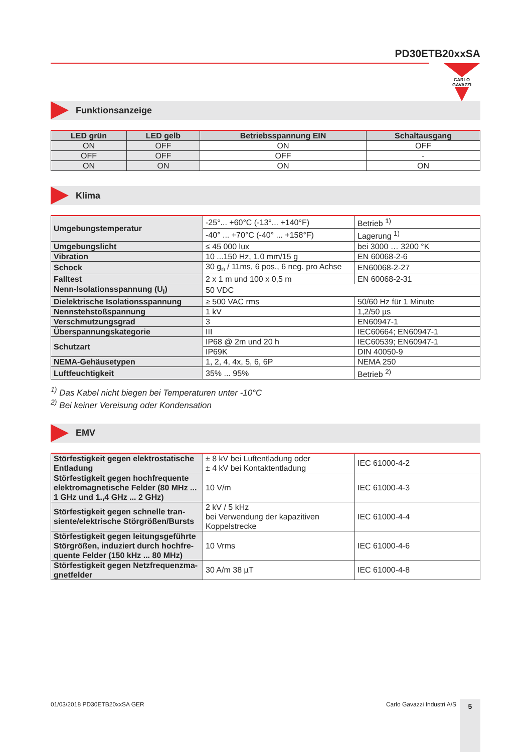PD30ETB20xxSA
CARLO GAVAZZI
Funktionsanzeige
| LED grün | LED gelb | Betriebsspannung EIN | Schaltausgang |
| --- | --- | --- | --- |
| ON | OFF | ON | OFF |
| OFF | OFF | OFF | - |
| ON | ON | ON | ON |
Klima
| Umgebungstemperatur | -25°... +60°C (-13°... +140°F) | Betrieb <sup>1)</sup> |
| | -40° ... +70°C (-40° ... +158°F) | Lagerung <sup>1)</sup> |
| Umgebungslicht | ≤ 45 000 lux | bei 3000 … 3200 °K |
| Vibration | 10 ...150 Hz, 1,0 mm/15 g | EN 60068-2-6 |
| Schock | 30 g<sub>n</sub> / 11ms, 6 pos., 6 neg. pro Achse | EN60068-2-27 |
| Falltest | 2 x 1 m und 100 x 0,5 m | EN 60068-2-31 |
| Nenn-Isolationsspannung (U<sub>i</sub>) | 50 VDC | |
| Dielektrische Isolationsspannung | ≥ 500 VAC rms | 50/60 Hz für 1 Minute |
| Nennstehstoßspannung | 1 kV | 1,2/50 µs |
| Verschmutzungsgrad | 3 | EN60947-1 |
| Überspannungskategorie | III | IEC60664; EN60947-1 |
| Schutzart | IP68 @ 2m und 20 h | IEC60539; EN60947-1 |
| | IP69K | DIN 40050-9 |
| NEMA-Gehäusetypen | 1, 2, 4, 4x, 5, 6, 6P | NEMA 250 |
| Luftfeuchtigkeit | 35% ... 95% | Betrieb <sup>2)</sup> |
<sup>1)</sup> Das Kabel nicht biegen bei Temperaturen unter -10°C
<sup>2)</sup> Bei keiner Vereisung oder Kondensation
EMV
| Störfestigkeit gegen elektrostatische Entladung | ± 8 kV bei Luftentladung oder ± 4 kV bei Kontaktentladung | IEC 61000-4-2 |
| Störfestigkeit gegen hochfrequente elektromagnetische Felder (80 MHz ... 1 GHz und 1.,4 GHz ... 2 GHz) | 10 V/m | IEC 61000-4-3 |
| Störfestigkeit gegen schnelle tran-siente/elektrische Störgrößen/Bursts | 2 kV / 5 kHz bei Verwendung der kapazitiven Koppelstrecke | IEC 61000-4-4 |
| Störfestigkeit gegen leitungsgeführte Störgrößen, induziert durch hochfre-quente Felder (150 kHz ... 80 MHz) | 10 Vrms | IEC 61000-4-6 |
| Störfestigkeit gegen Netzfrequenzma-gnetfelder | 30 A/m 38 µT | IEC 61000-4-8 |
01/03/2018 PD30ETB20xxSA GER Carlo Gavazzi Industri A/S 5